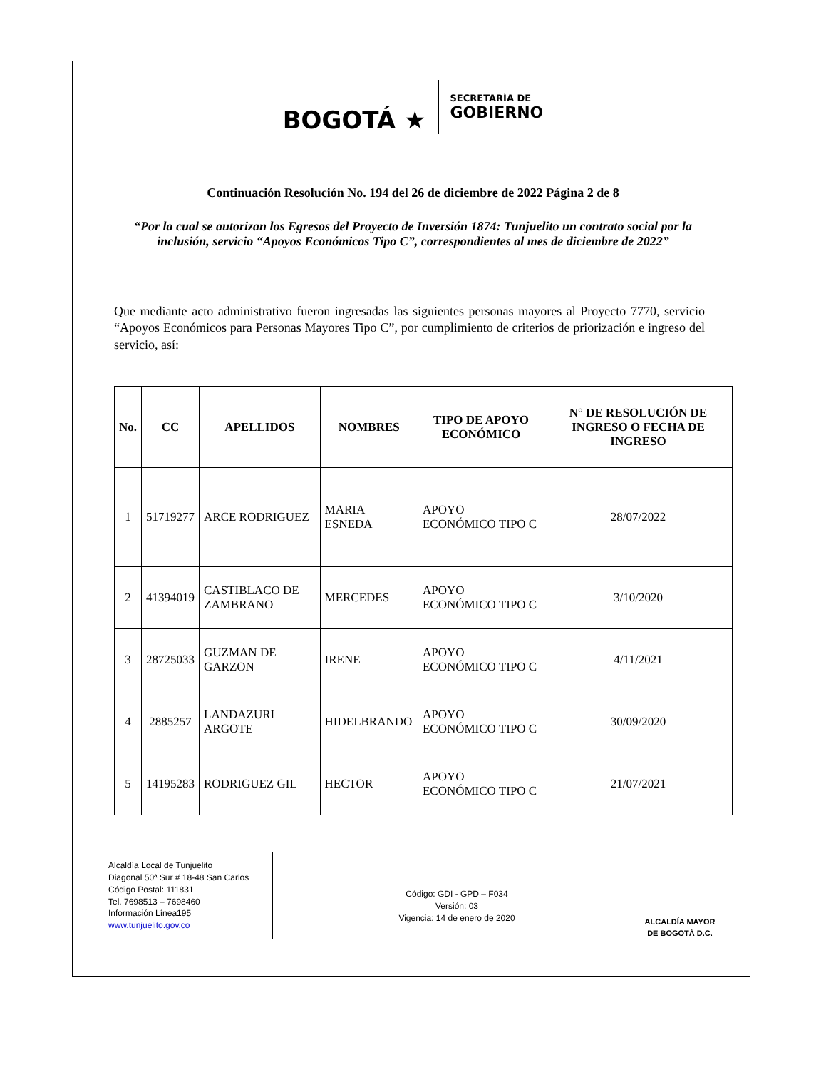BOGOTÁ ★
SECRETARÍA DE
GOBIERNO
Continuación Resolución No. 194 del 26 de diciembre de 2022 Página 2 de 8
“Por la cual se autorizan los Egresos del Proyecto de Inversión 1874: Tunjuelito un contrato social por la inclusión, servicio “Apoyos Económicos Tipo C”, correspondientes al mes de diciembre de 2022”
Que mediante acto administrativo fueron ingresadas las siguientes personas mayores al Proyecto 7770, servicio “Apoyos Económicos para Personas Mayores Tipo C”, por cumplimiento de criterios de priorización e ingreso del servicio, así:
| No. | CC | APELLIDOS | NOMBRES | TIPO DE APOYO ECONÓMICO | N° DE RESOLUCIÓN DE INGRESO O FECHA DE INGRESO |
| --- | --- | --- | --- | --- | --- |
| 1 | 51719277 | ARCE RODRIGUEZ | MARIA ESNEDA | APOYO ECONÓMICO TIPO C | 28/07/2022 |
| 2 | 41394019 | CASTIBLACO DE ZAMBRANO | MERCEDES | APOYO ECONÓMICO TIPO C | 3/10/2020 |
| 3 | 28725033 | GUZMAN DE GARZON | IRENE | APOYO ECONÓMICO TIPO C | 4/11/2021 |
| 4 | 2885257 | LANDAZURI ARGOTE | HIDELBRANDO | APOYO ECONÓMICO TIPO C | 30/09/2020 |
| 5 | 14195283 | RODRIGUEZ GIL | HECTOR | APOYO ECONÓMICO TIPO C | 21/07/2021 |
Alcaldía Local de Tunjuelito
Diagonal 50ª Sur # 18-48 San Carlos
Código Postal: 111831
Tel. 7698513 – 7698460
Información Línea195
www.tunjuelito.gov.co
Código: GDI - GPD – F034
Versión: 03
Vigencia: 14 de enero de 2020
ALCALDÍA MAYOR
DE BOGOTÁ D.C.